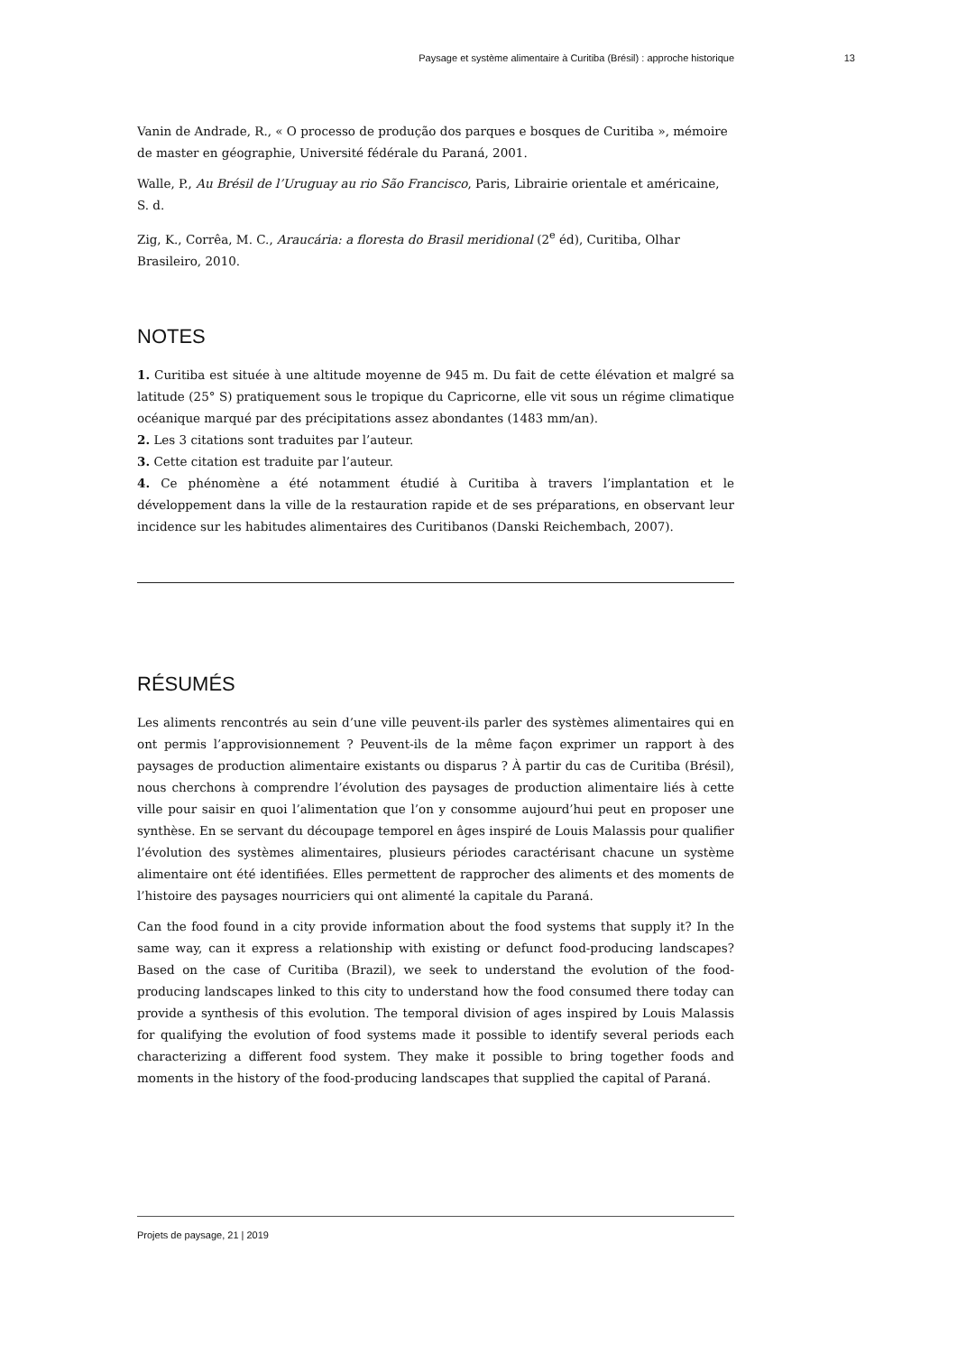Paysage et système alimentaire à Curitiba (Brésil) : approche historique 13
Vanin de Andrade, R., « O processo de produção dos parques e bosques de Curitiba », mémoire de master en géographie, Université fédérale du Paraná, 2001.
Walle, P., Au Brésil de l’Uruguay au rio São Francisco, Paris, Librairie orientale et américaine, S. d.
Zig, K., Corrêa, M. C., Araucária: a floresta do Brasil meridional (2<sup>e</sup> éd), Curitiba, Olhar Brasileiro, 2010.
NOTES
1. Curitiba est située à une altitude moyenne de 945 m. Du fait de cette élévation et malgré sa latitude (25° S) pratiquement sous le tropique du Capricorne, elle vit sous un régime climatique océanique marqué par des précipitations assez abondantes (1483 mm/an).
2. Les 3 citations sont traduites par l’auteur.
3. Cette citation est traduite par l’auteur.
4. Ce phénomène a été notamment étudié à Curitiba à travers l’implantation et le développement dans la ville de la restauration rapide et de ses préparations, en observant leur incidence sur les habitudes alimentaires des Curitibanos (Danski Reichembach, 2007).
RÉSUMÉS
Les aliments rencontrés au sein d’une ville peuvent-ils parler des systèmes alimentaires qui en ont permis l’approvisionnement ? Peuvent-ils de la même façon exprimer un rapport à des paysages de production alimentaire existants ou disparus ? À partir du cas de Curitiba (Brésil), nous cherchons à comprendre l’évolution des paysages de production alimentaire liés à cette ville pour saisir en quoi l’alimentation que l’on y consomme aujourd’hui peut en proposer une synthèse. En se servant du découpage temporel en âges inspiré de Louis Malassis pour qualifier l’évolution des systèmes alimentaires, plusieurs périodes caractérisant chacune un système alimentaire ont été identifiées. Elles permettent de rapprocher des aliments et des moments de l’histoire des paysages nourriciers qui ont alimenté la capitale du Paraná.
Can the food found in a city provide information about the food systems that supply it? In the same way, can it express a relationship with existing or defunct food-producing landscapes? Based on the case of Curitiba (Brazil), we seek to understand the evolution of the food-producing landscapes linked to this city to understand how the food consumed there today can provide a synthesis of this evolution. The temporal division of ages inspired by Louis Malassis for qualifying the evolution of food systems made it possible to identify several periods each characterizing a different food system. They make it possible to bring together foods and moments in the history of the food-producing landscapes that supplied the capital of Paraná.
Projets de paysage, 21 | 2019